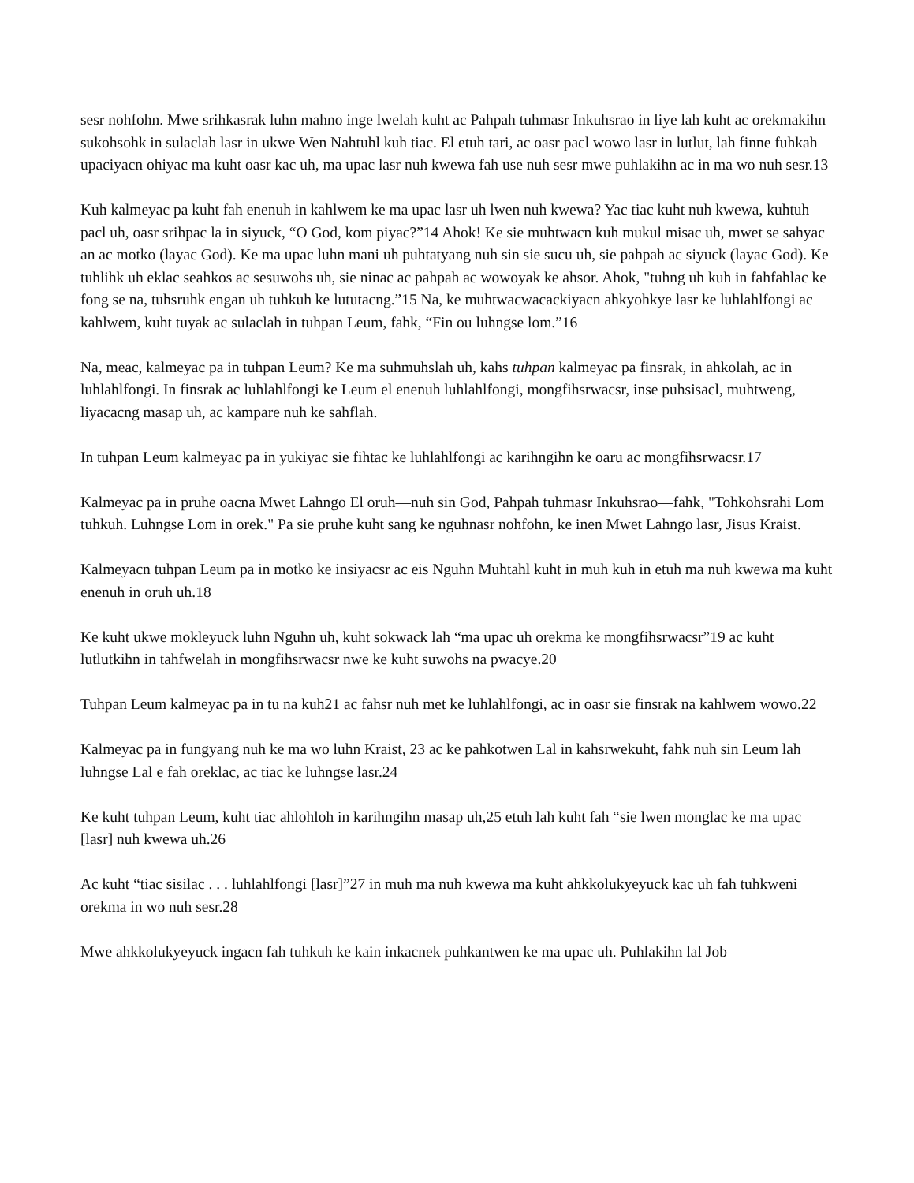sesr nohfohn. Mwe srihkasrak luhn mahno inge lwelah kuht ac Pahpah tuhmasr Inkuhsrao in liye lah kuht ac orekmakihn sukohsohk in sulaclah lasr in ukwe Wen Nahtuhl kuh tiac. El etuh tari, ac oasr pacl wowo lasr in lutlut, lah finne fuhkah upaciyacn ohiyac ma kuht oasr kac uh, ma upac lasr nuh kwewa fah use nuh sesr mwe puhlakihn ac in ma wo nuh sesr.13
Kuh kalmeyac pa kuht fah enenuh in kahlwem ke ma upac lasr uh lwen nuh kwewa? Yac tiac kuht nuh kwewa, kuhtuh pacl uh, oasr srihpac la in siyuck, “O God, kom piyac?”14 Ahok! Ke sie muhtwacn kuh mukul misac uh, mwet se sahyac an ac motko (layac God). Ke ma upac luhn mani uh puhtatyang nuh sin sie sucu uh, sie pahpah ac siyuck (layac God). Ke tuhlihk uh eklac seahkos ac sesuwohs uh, sie ninac ac pahpah ac wowoyak ke ahsor. Ahok, "tuhng uh kuh in fahfahlac ke fong se na, tuhsruhk engan uh tuhkuh ke lututacng.”15 Na, ke muhtwacwacackiyacn ahkyohkye lasr ke luhlahlfongi ac kahlwem, kuht tuyak ac sulaclah in tuhpan Leum, fahk, “Fin ou luhngse lom.”16
Na, meac, kalmeyac pa in tuhpan Leum? Ke ma suhmuhslah uh, kahs tuhpan kalmeyac pa finsrak, in ahkolah, ac in luhlahlfongi. In finsrak ac luhlahlfongi ke Leum el enenuh luhlahlfongi, mongfihsrwacsr, inse puhsisacl, muhtweng, liyacacng masap uh, ac kampare nuh ke sahflah.
In tuhpan Leum kalmeyac pa in yukiyac sie fihtac ke luhlahlfongi ac karihngihn ke oaru ac mongfihsrwacsr.17
Kalmeyac pa in pruhe oacna Mwet Lahngo El oruh—nuh sin God, Pahpah tuhmasr Inkuhsrao—fahk, "Tohkohsrahi Lom tuhkuh. Luhngse Lom in orek." Pa sie pruhe kuht sang ke nguhnasr nohfohn, ke inen Mwet Lahngo lasr, Jisus Kraist.
Kalmeyacn tuhpan Leum pa in motko ke insiyacsr ac eis Nguhn Muhtahl kuht in muh kuh in etuh ma nuh kwewa ma kuht enenuh in oruh uh.18
Ke kuht ukwe mokleyuck luhn Nguhn uh, kuht sokwack lah “ma upac uh orekma ke mongfihsrwacsr”19 ac kuht lutlutkihn in tahfwelah in mongfihsrwacsr nwe ke kuht suwohs na pwacye.20
Tuhpan Leum kalmeyac pa in tu na kuh21 ac fahsr nuh met ke luhlahlfongi, ac in oasr sie finsrak na kahlwem wowo.22
Kalmeyac pa in fungyang nuh ke ma wo luhn Kraist, 23 ac ke pahkotwen Lal in kahsrwekuht, fahk nuh sin Leum lah luhngse Lal e fah oreklac, ac tiac ke luhngse lasr.24
Ke kuht tuhpan Leum, kuht tiac ahlohloh in karihngihn masap uh,25 etuh lah kuht fah “sie lwen monglac ke ma upac [lasr] nuh kwewa uh.26
Ac kuht “tiac sisilac . . . luhlahlfongi [lasr]”27 in muh ma nuh kwewa ma kuht ahkkolukyeyuck kac uh fah tuhkweni orekma in wo nuh sesr.28
Mwe ahkkolukyeyuck ingacn fah tuhkuh ke kain inkacnek puhkantwen ke ma upac uh. Puhlakihn lal Job